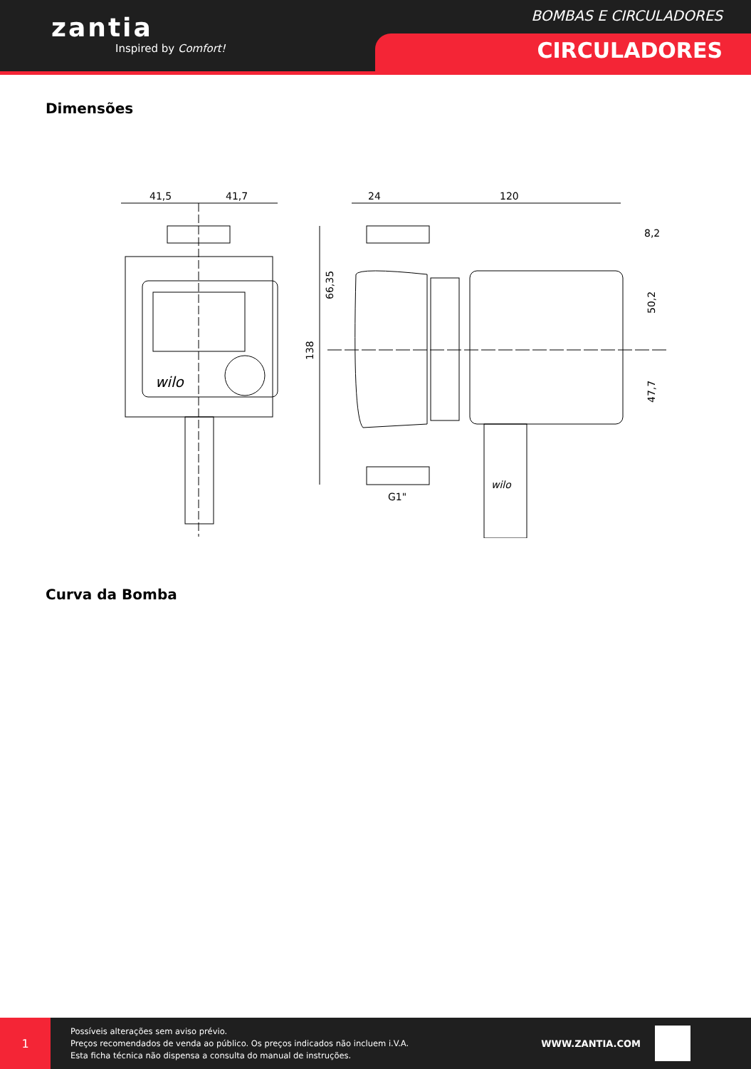zantia
Inspired by Comfort!
BOMBAS E CIRCULADORES
CIRCULADORES
Dimensões
41,5
41,7
wilo
24
120
8,2
138
66,35
50,2
47,7
G1"
wilo
Curva da Bomba
1
Possíveis alterações sem aviso prévio.
Preços recomendados de venda ao público. Os preços indicados não incluem i.V.A.
Esta ficha técnica não dispensa a consulta do manual de instruções.
WWW.ZANTIA.COM